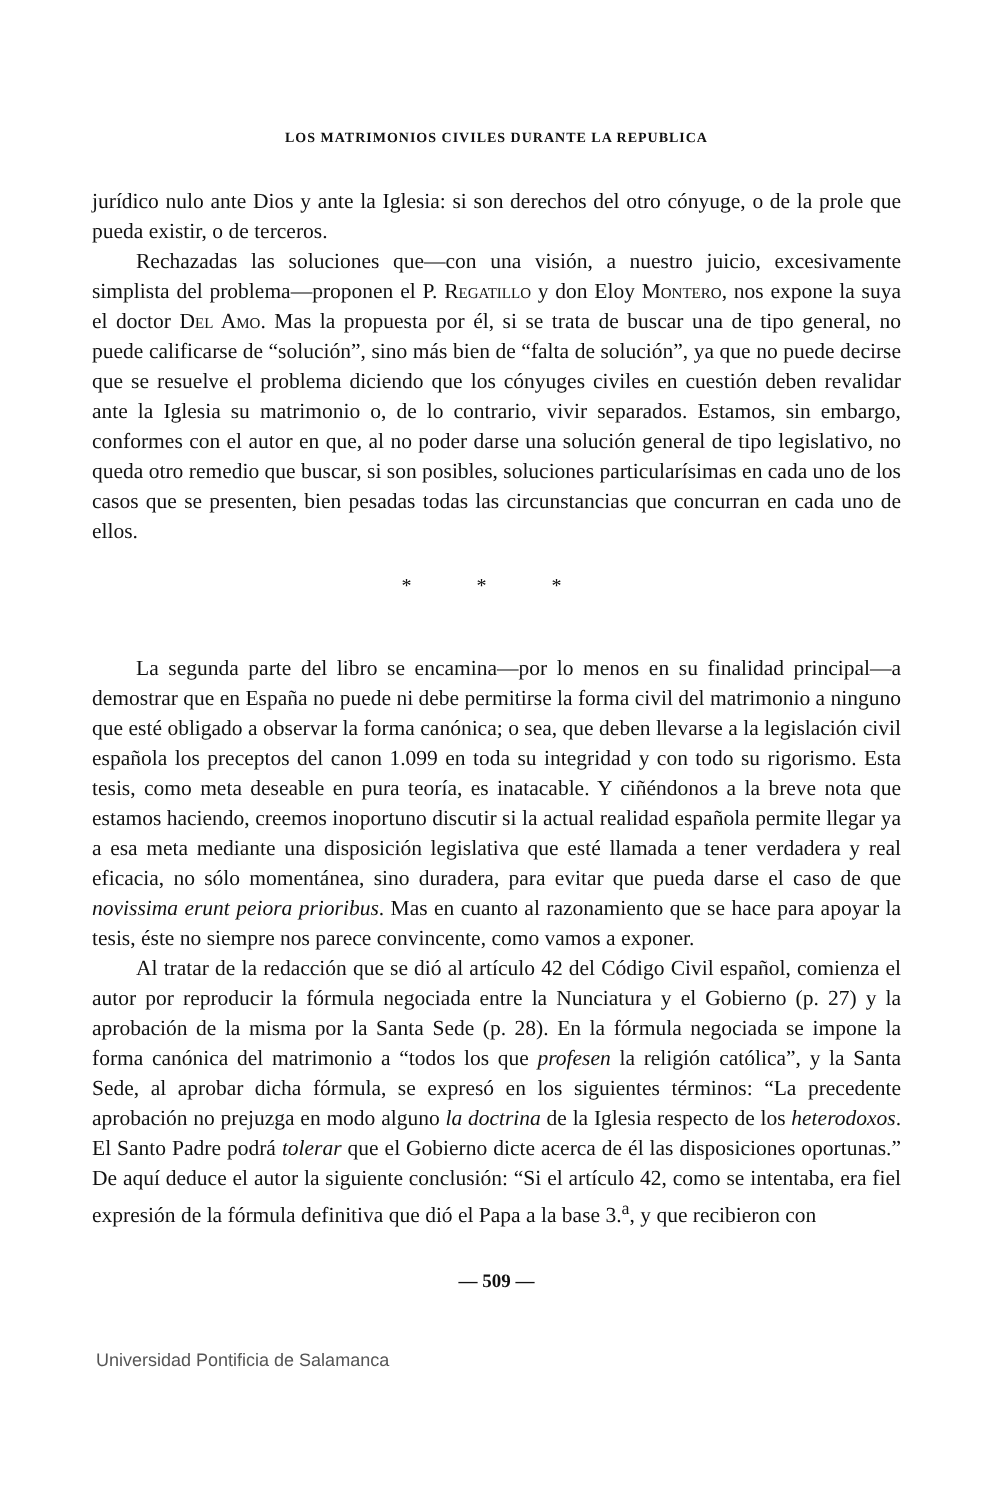LOS MATRIMONIOS CIVILES DURANTE LA REPUBLICA
jurídico nulo ante Dios y ante la Iglesia: si son derechos del otro cónyuge, o de la prole que pueda existir, o de terceros.
Rechazadas las soluciones que—con una visión, a nuestro juicio, excesivamente simplista del problema—proponen el P. Regatillo y don Eloy Montero, nos expone la suya el doctor Del Amo. Mas la propuesta por él, si se trata de buscar una de tipo general, no puede calificarse de “solución”, sino más bien de “falta de solución”, ya que no puede decirse que se resuelve el problema diciendo que los cónyuges civiles en cuestión deben revalidar ante la Iglesia su matrimonio o, de lo contrario, vivir separados. Estamos, sin embargo, conformes con el autor en que, al no poder darse una solución general de tipo legislativo, no queda otro remedio que buscar, si son posibles, soluciones particularísimas en cada uno de los casos que se presenten, bien pesadas todas las circunstancias que concurran en cada uno de ellos.
* * *
La segunda parte del libro se encamina—por lo menos en su finalidad principal—a demostrar que en España no puede ni debe permitirse la forma civil del matrimonio a ninguno que esté obligado a observar la forma canónica; o sea, que deben llevarse a la legislación civil española los preceptos del canon 1.099 en toda su integridad y con todo su rigorismo. Esta tesis, como meta deseable en pura teoría, es inatacable. Y ciñéndonos a la breve nota que estamos haciendo, creemos inoportuno discutir si la actual realidad española permite llegar ya a esa meta mediante una disposición legislativa que esté llamada a tener verdadera y real eficacia, no sólo momentánea, sino duradera, para evitar que pueda darse el caso de que novissima erunt peiora prioribus. Mas en cuanto al razonamiento que se hace para apoyar la tesis, éste no siempre nos parece convincente, como vamos a exponer.
Al tratar de la redacción que se dió al artículo 42 del Código Civil español, comienza el autor por reproducir la fórmula negociada entre la Nunciatura y el Gobierno (p. 27) y la aprobación de la misma por la Santa Sede (p. 28). En la fórmula negociada se impone la forma canónica del matrimonio a “todos los que profesen la religión católica”, y la Santa Sede, al aprobar dicha fórmula, se expresó en los siguientes términos: “La precedente aprobación no prejuzga en modo alguno la doctrina de la Iglesia respecto de los heterodoxos. El Santo Padre podrá tolerar que el Gobierno dicte acerca de él las disposiciones oportunas.” De aquí deduce el autor la siguiente conclusión: “Si el artículo 42, como se intentaba, era fiel expresión de la fórmula definitiva que dió el Papa a la base 3.<sup>a</sup>, y que recibieron con
— 509 —
Universidad Pontificia de Salamanca